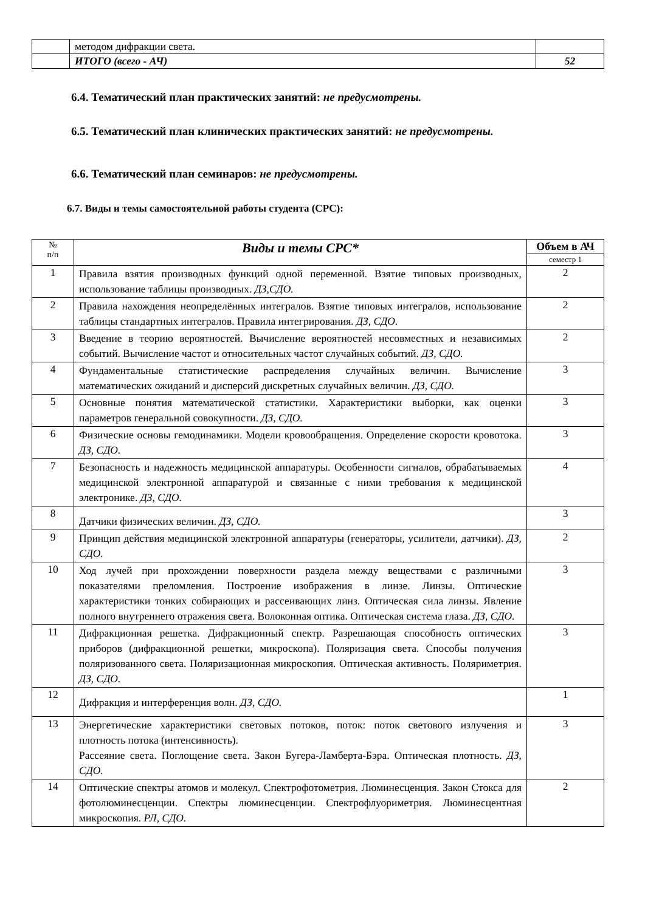| | методом дифракции света. | |
| | ИТОГО (всего - АЧ) | 52 |
6.4. Тематический план практических занятий: не предусмотрены.
6.5. Тематический план клинических практических занятий: не предусмотрены.
6.6. Тематический план семинаров: не предусмотрены.
6.7. Виды и темы самостоятельной работы студента (СРС):
| № п/п | Виды и темы СРС* | Объем в АЧ |
| --- | --- | --- |
| | | семестр 1 |
| 1 | Правила взятия производных функций одной переменной. Взятие типовых производных, использование таблицы производных. ДЗ,СДО. | 2 |
| 2 | Правила нахождения неопределённых интегралов. Взятие типовых интегралов, использование таблицы стандартных интегралов. Правила интегрирования. ДЗ, СДО. | 2 |
| 3 | Введение в теорию вероятностей. Вычисление вероятностей несовместных и независимых событий. Вычисление частот и относительных частот случайных событий. ДЗ, СДО. | 2 |
| 4 | Фундаментальные статистические распределения случайных величин. Вычисление математических ожиданий и дисперсий дискретных случайных величин. ДЗ, СДО. | 3 |
| 5 | Основные понятия математической статистики. Характеристики выборки, как оценки параметров генеральной совокупности. ДЗ, СДО. | 3 |
| 6 | Физические основы гемодинамики. Модели кровообращения. Определение скорости кровотока. ДЗ, СДО. | 3 |
| 7 | Безопасность и надежность медицинской аппаратуры. Особенности сигналов, обрабатываемых медицинской электронной аппаратурой и связанные с ними требования к медицинской электронике. ДЗ, СДО. | 4 |
| 8 | Датчики физических величин. ДЗ, СДО. | 3 |
| 9 | Принцип действия медицинской электронной аппаратуры (генераторы, усилители, датчики). ДЗ, СДО. | 2 |
| 10 | Ход лучей при прохождении поверхности раздела между веществами с различными показателями преломления. Построение изображения в линзе. Линзы. Оптические характеристики тонких собирающих и рассеивающих линз. Оптическая сила линзы. Явление полного внутреннего отражения света. Волоконная оптика. Оптическая система глаза. ДЗ, СДО. | 3 |
| 11 | Дифракционная решетка. Дифракционный спектр. Разрешающая способность оптических приборов (дифракционной решетки, микроскопа). Поляризация света. Способы получения поляризованного света. Поляризационная микроскопия. Оптическая активность. Поляриметрия. ДЗ, СДО. | 3 |
| 12 | Дифракция и интерференция волн. ДЗ, СДО. | 1 |
| 13 | Энергетические характеристики световых потоков, поток: поток светового излучения и плотность потока (интенсивность). Рассеяние света. Поглощение света. Закон Бугера-Ламберта-Бэра. Оптическая плотность. ДЗ, СДО. | 3 |
| 14 | Оптические спектры атомов и молекул. Спектрофотометрия. Люминесценция. Закон Стокса для фотолюминесценции. Спектры люминесценции. Спектрофлуориметрия. Люминесцентная микроскопия. РЛ, СДО. | 2 |